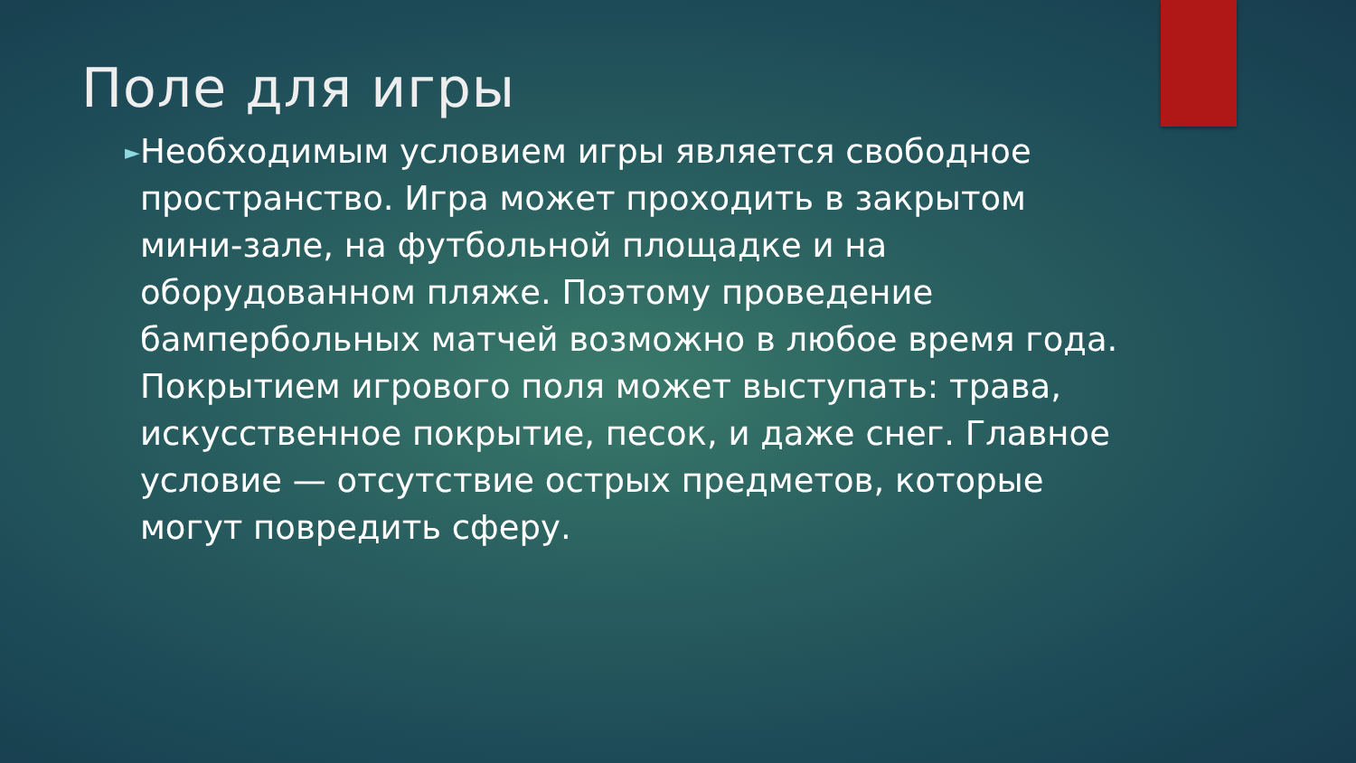Поле для игры
►
Необходимым условием игры является свободное пространство. Игра может проходить в закрытом мини-зале, на футбольной площадке и на оборудованном пляже. Поэтому проведение бампербольных матчей возможно в любое время года. Покрытием игрового поля может выступать: трава, искусственное покрытие, песок, и даже снег. Главное условие — отсутствие острых предметов, которые могут повредить сферу.